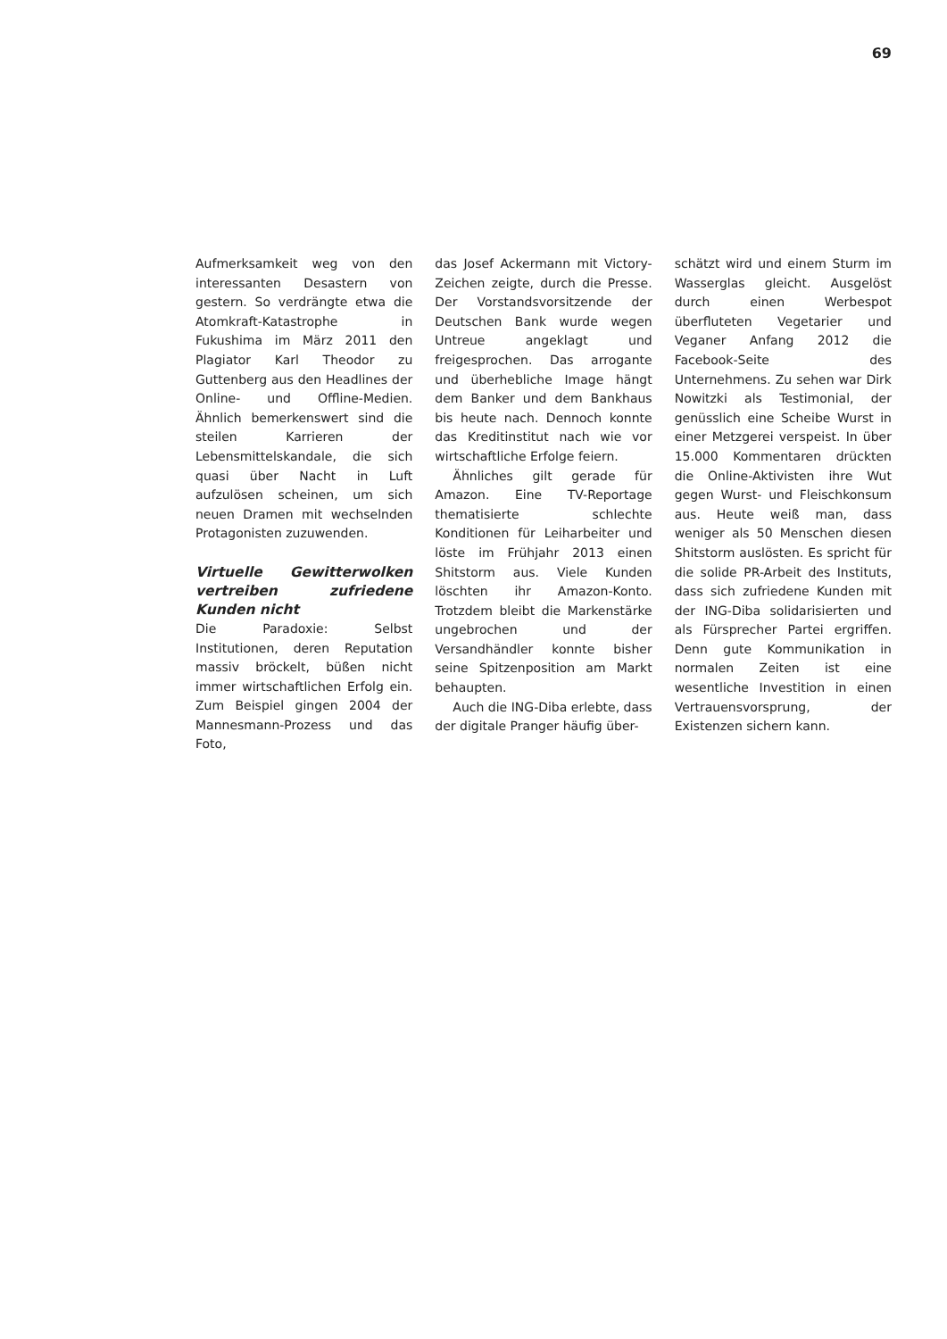69
Aufmerksamkeit weg von den interessanten Desastern von gestern. So verdrängte etwa die Atomkraft-Katastrophe in Fukushima im März 2011 den Plagiator Karl Theodor zu Guttenberg aus den Headlines der Online- und Offline-Medien. Ähnlich bemerkenswert sind die steilen Karrieren der Lebensmittelskandale, die sich quasi über Nacht in Luft aufzulösen scheinen, um sich neuen Dramen mit wechselnden Protagonisten zuzuwenden.
Virtuelle Gewitterwolken vertreiben zufriedene Kunden nicht
Die Paradoxie: Selbst Institutionen, deren Reputation massiv bröckelt, büßen nicht immer wirtschaftlichen Erfolg ein. Zum Beispiel gingen 2004 der Mannesmann-Prozess und das Foto,
das Josef Ackermann mit Victory-Zeichen zeigte, durch die Presse. Der Vorstandsvorsitzende der Deutschen Bank wurde wegen Untreue angeklagt und freigesprochen. Das arrogante und überhebliche Image hängt dem Banker und dem Bankhaus bis heute nach. Dennoch konnte das Kreditinstitut nach wie vor wirtschaftliche Erfolge feiern.
Ähnliches gilt gerade für Amazon. Eine TV-Reportage thematisierte schlechte Konditionen für Leiharbeiter und löste im Frühjahr 2013 einen Shitstorm aus. Viele Kunden löschten ihr Amazon-Konto. Trotzdem bleibt die Markenstärke ungebrochen und der Versandhändler konnte bisher seine Spitzenposition am Markt behaupten.
Auch die ING-Diba erlebte, dass der digitale Pranger häufig über-
schätzt wird und einem Sturm im Wasserglas gleicht. Ausgelöst durch einen Werbespot überfluteten Vegetarier und Veganer Anfang 2012 die Facebook-Seite des Unternehmens. Zu sehen war Dirk Nowitzki als Testimonial, der genüsslich eine Scheibe Wurst in einer Metzgerei verspeist. In über 15.000 Kommentaren drückten die Online-Aktivisten ihre Wut gegen Wurst- und Fleischkonsum aus. Heute weiß man, dass weniger als 50 Menschen diesen Shitstorm auslösten. Es spricht für die solide PR-Arbeit des Instituts, dass sich zufriedene Kunden mit der ING-Diba solidarisierten und als Fürsprecher Partei ergriffen. Denn gute Kommunikation in normalen Zeiten ist eine wesentliche Investition in einen Vertrauensvorsprung, der Existenzen sichern kann.